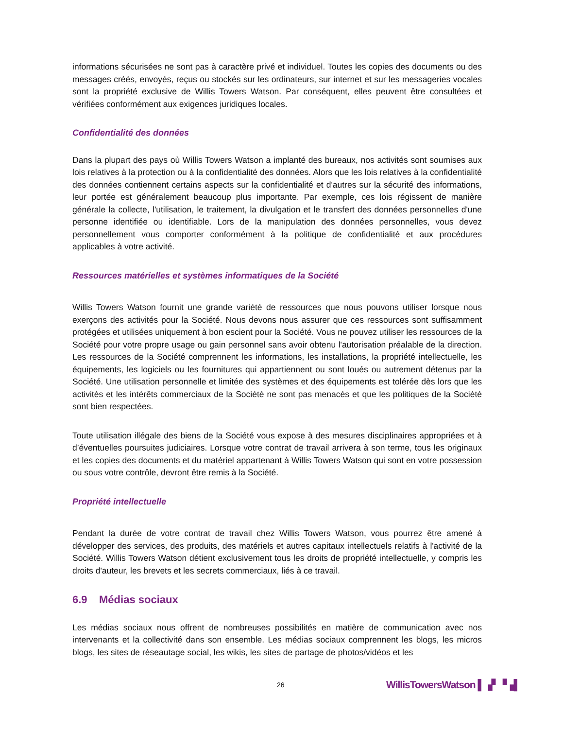informations sécurisées ne sont pas à caractère privé et individuel. Toutes les copies des documents ou des messages créés, envoyés, reçus ou stockés sur les ordinateurs, sur internet et sur les messageries vocales sont la propriété exclusive de Willis Towers Watson. Par conséquent, elles peuvent être consultées et vérifiées conformément aux exigences juridiques locales.
Confidentialité des données
Dans la plupart des pays où Willis Towers Watson a implanté des bureaux, nos activités sont soumises aux lois relatives à la protection ou à la confidentialité des données. Alors que les lois relatives à la confidentialité des données contiennent certains aspects sur la confidentialité et d'autres sur la sécurité des informations, leur portée est généralement beaucoup plus importante. Par exemple, ces lois régissent de manière générale la collecte, l'utilisation, le traitement, la divulgation et le transfert des données personnelles d'une personne identifiée ou identifiable. Lors de la manipulation des données personnelles, vous devez personnellement vous comporter conformément à la politique de confidentialité et aux procédures applicables à votre activité.
Ressources matérielles et systèmes informatiques de la Société
Willis Towers Watson fournit une grande variété de ressources que nous pouvons utiliser lorsque nous exerçons des activités pour la Société. Nous devons nous assurer que ces ressources sont suffisamment protégées et utilisées uniquement à bon escient pour la Société. Vous ne pouvez utiliser les ressources de la Société pour votre propre usage ou gain personnel sans avoir obtenu l'autorisation préalable de la direction. Les ressources de la Société comprennent les informations, les installations, la propriété intellectuelle, les équipements, les logiciels ou les fournitures qui appartiennent ou sont loués ou autrement détenus par la Société. Une utilisation personnelle et limitée des systèmes et des équipements est tolérée dès lors que les activités et les intérêts commerciaux de la Société ne sont pas menacés et que les politiques de la Société sont bien respectées.
Toute utilisation illégale des biens de la Société vous expose à des mesures disciplinaires appropriées et à d’éventuelles poursuites judiciaires. Lorsque votre contrat de travail arrivera à son terme, tous les originaux et les copies des documents et du matériel appartenant à Willis Towers Watson qui sont en votre possession ou sous votre contrôle, devront être remis à la Société.
Propriété intellectuelle
Pendant la durée de votre contrat de travail chez Willis Towers Watson, vous pourrez être amené à développer des services, des produits, des matériels et autres capitaux intellectuels relatifs à l'activité de la Société. Willis Towers Watson détient exclusivement tous les droits de propriété intellectuelle, y compris les droits d'auteur, les brevets et les secrets commerciaux, liés à ce travail.
6.9 Médias sociaux
Les médias sociaux nous offrent de nombreuses possibilités en matière de communication avec nos intervenants et la collectivité dans son ensemble. Les médias sociaux comprennent les blogs, les micros blogs, les sites de réseautage social, les wikis, les sites de partage de photos/vidéos et les
26 WillisTowersWatson ▌▗▘▝▗▌